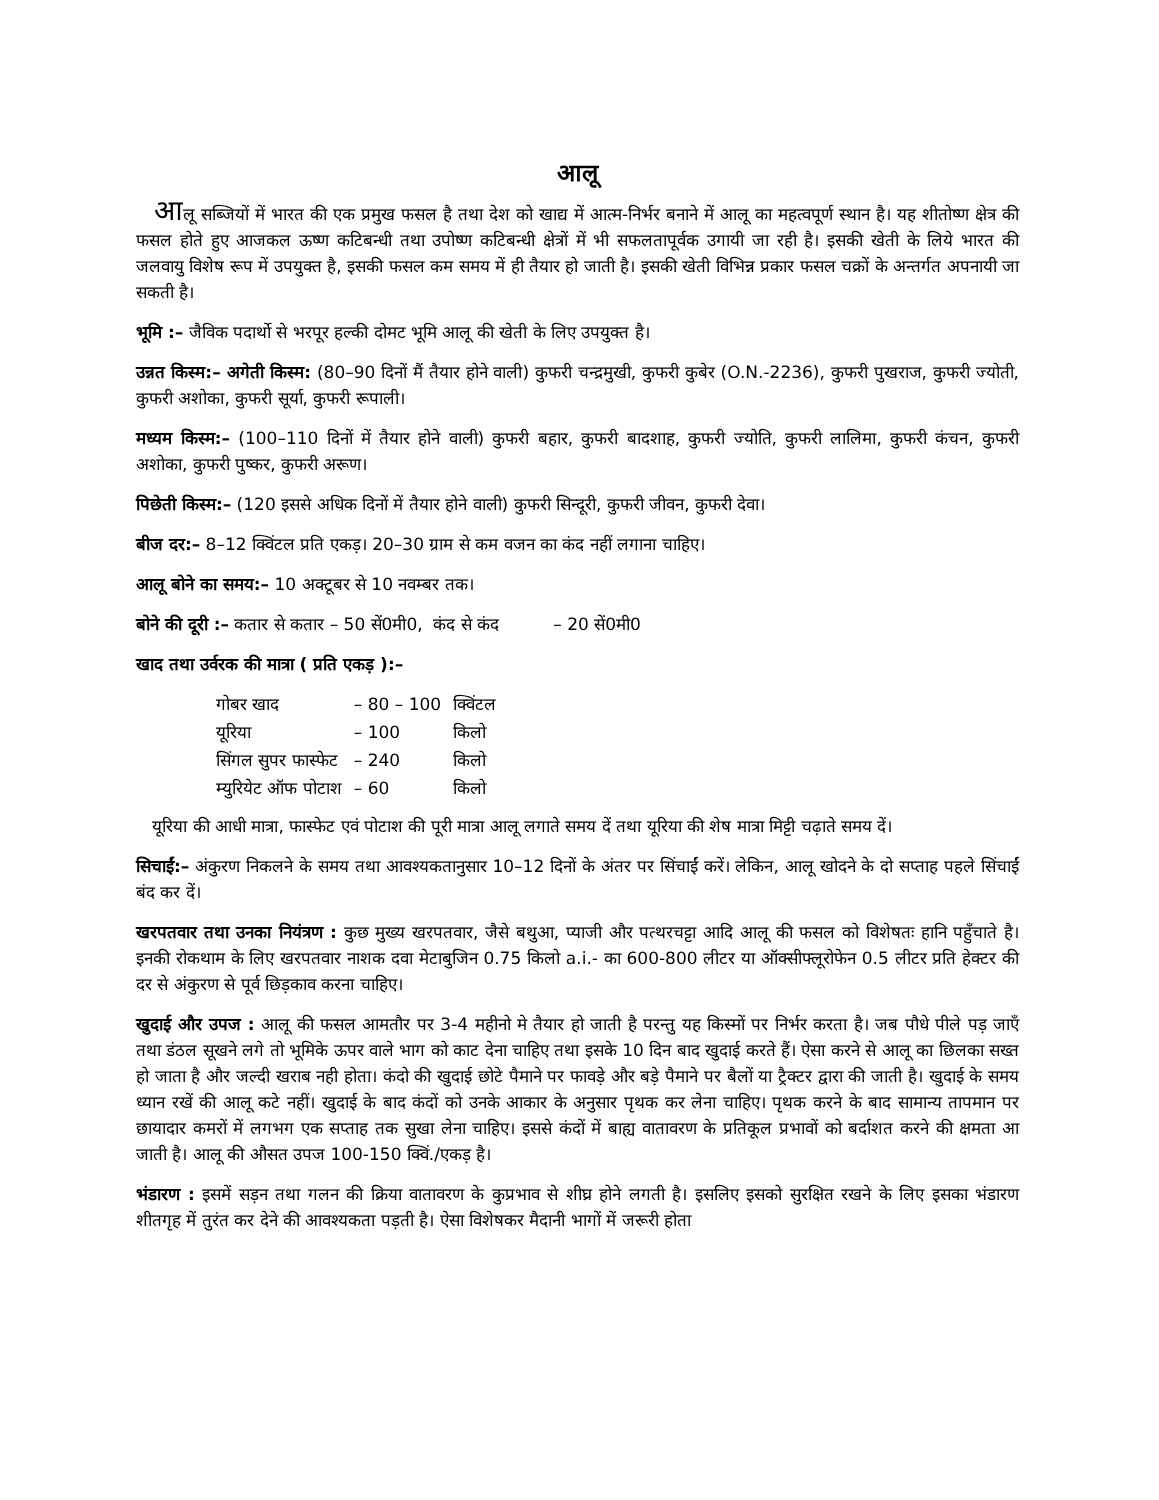आलू
आलू सब्जियों में भारत की एक प्रमुख फसल है तथा देश को खाद्य में आत्म-निर्भर बनाने में आलू का महत्वपूर्ण स्थान है। यह शीतोष्ण क्षेत्र की फसल होते हुए आजकल ऊष्ण कटिबन्धी तथा उपोष्ण कटिबन्धी क्षेत्रों में भी सफलतापूर्वक उगायी जा रही है। इसकी खेती के लिये भारत की जलवायु विशेष रूप में उपयुक्त है, इसकी फसल कम समय में ही तैयार हो जाती है। इसकी खेती विभिन्न प्रकार फसल चक्रों के अन्तर्गत अपनायी जा सकती है।
भूमि :– जैविक पदार्थो से भरपूर हल्की दोमट भूमि आलू की खेती के लिए उपयुक्त है।
उन्नत किस्म:– अगेती किस्म: (80–90 दिनों मैं तैयार होने वाली) कुफरी चन्द्रमुखी, कुफरी कुबेर (O.N.-2236), कुफरी पुखराज, कुफरी ज्योती, कुफरी अशोका, कुफरी सूर्या, कुफरी रूपाली।
मध्यम किस्म:– (100–110 दिनों में तैयार होने वाली) कुफरी बहार, कुफरी बादशाह, कुफरी ज्योति, कुफरी लालिमा, कुफरी कंचन, कुफरी अशोका, कुफरी पुष्कर, कुफरी अरूण।
पिछेती किस्म:– (120 इससे अधिक दिनों में तैयार होने वाली) कुफरी सिन्दूरी, कुफरी जीवन, कुफरी देवा।
बीज दर:– 8–12 क्विंटल प्रति एकड़। 20–30 ग्राम से कम वजन का कंद नहीं लगाना चाहिए।
आलू बोने का समय:– 10 अक्टूबर से 10 नवम्बर तक।
बोने की दूरी :– कतार से कतार – 50 सें0मी0, कंद से कंद – 20 सें0मी0
खाद तथा उर्वरक की मात्रा ( प्रति एकड़ ):–
| गोबर खाद | – 80 – 100 | क्विंटल |
| यूरिया | – 100 | किलो |
| सिंगल सुपर फास्फेट | – 240 | किलो |
| म्युरियेट ऑफ पोटाश | – 60 | किलो |
यूरिया की आधी मात्रा, फास्फेट एवं पोटाश की पूरी मात्रा आलू लगाते समय दें तथा यूरिया की शेष मात्रा मिट्टी चढ़ाते समय दें।
सिचाईं:– अंकुरण निकलने के समय तथा आवश्यकतानुसार 10–12 दिनों के अंतर पर सिंचाईं करें। लेकिन, आलू खोदने के दो सप्ताह पहले सिंचाईं बंद कर दें।
खरपतवार तथा उनका नियंत्रण : कुछ मुख्य खरपतवार, जैसे बथुआ, प्याजी और पत्थरचट्टा आदि आलू की फसल को विशेषतः हानि पहुँचाते है। इनकी रोकथाम के लिए खरपतवार नाशक दवा मेटाबुजिन 0.75 किलो a.i.- का 600-800 लीटर या ऑक्सीफ्लूरोफेन 0.5 लीटर प्रति हेक्टर की दर से अंकुरण से पूर्व छिड़काव करना चाहिए।
खुदाई और उपज : आलू की फसल आमतौर पर 3-4 महीनो मे तैयार हो जाती है परन्तु यह किस्मों पर निर्भर करता है। जब पौधे पीले पड़ जाएँ तथा डंठल सूखने लगे तो भूमिके ऊपर वाले भाग को काट देना चाहिए तथा इसके 10 दिन बाद खुदाई करते हैं। ऐसा करने से आलू का छिलका सख्त हो जाता है और जल्दी खराब नही होता। कंदो की खुदाई छोटे पैमाने पर फावड़े और बड़े पैमाने पर बैलों या ट्रैक्टर द्वारा की जाती है। खुदाई के समय ध्यान रखें की आलू कटे नहीं। खुदाई के बाद कंदों को उनके आकार के अनुसार पृथक कर लेना चाहिए। पृथक करने के बाद सामान्य तापमान पर छायादार कमरों में लगभग एक सप्ताह तक सुखा लेना चाहिए। इससे कंदों में बाह्य वातावरण के प्रतिकूल प्रभावों को बर्दाशत करने की क्षमता आ जाती है। आलू की औसत उपज 100-150 क्विं./एकड़ है।
भंडारण : इसमें सड़न तथा गलन की क्रिया वातावरण के कुप्रभाव से शीघ्र होने लगती है। इसलिए इसको सुरक्षित रखने के लिए इसका भंडारण शीतगृह में तुरंत कर देने की आवश्यकता पड़ती है। ऐसा विशेषकर मैदानी भागों में जरूरी होता